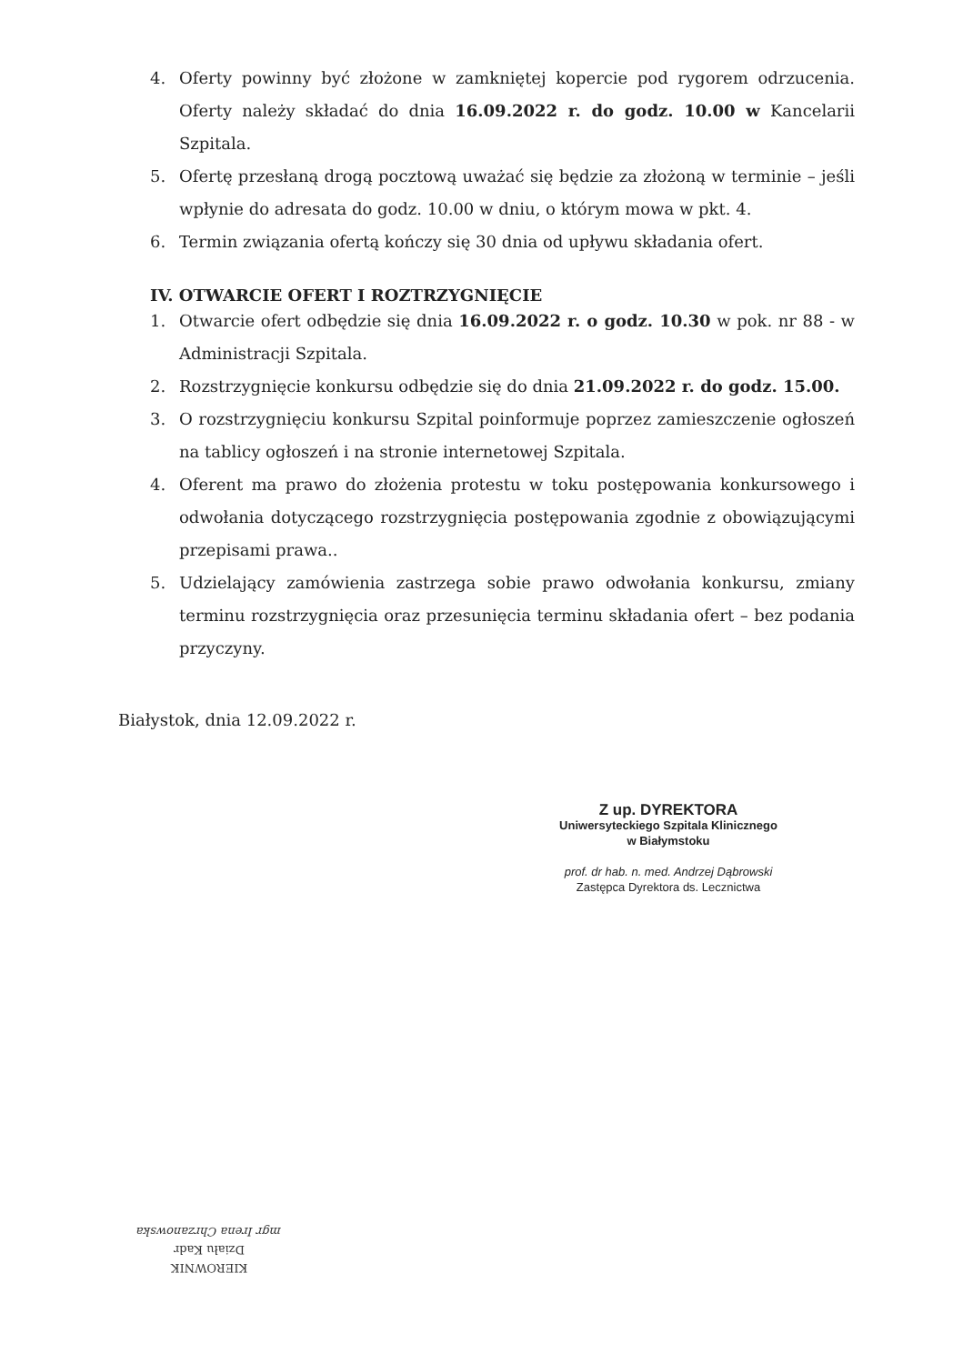4. Oferty powinny być złożone w zamkniętej kopercie pod rygorem odrzucenia. Oferty należy składać do dnia 16.09.2022 r. do godz. 10.00 w Kancelarii Szpitala.
5. Ofertę przesłaną drogą pocztową uważać się będzie za złożoną w terminie – jeśli wpłynie do adresata do godz. 10.00 w dniu, o którym mowa w pkt. 4.
6. Termin związania ofertą kończy się 30 dnia od upływu składania ofert.
IV. OTWARCIE OFERT I ROZTRZYGNIĘCIE
1. Otwarcie ofert odbędzie się dnia 16.09.2022 r. o godz. 10.30 w pok. nr 88 - w Administracji Szpitala.
2. Rozstrzygnięcie konkursu odbędzie się do dnia 21.09.2022 r. do godz. 15.00.
3. O rozstrzygnięciu konkursu Szpital poinformuje poprzez zamieszczenie ogłoszeń na tablicy ogłoszeń i na stronie internetowej Szpitala.
4. Oferent ma prawo do złożenia protestu w toku postępowania konkursowego i odwołania dotyczącego rozstrzygnięcia postępowania zgodnie z obowiązującymi przepisami prawa..
5. Udzielający zamówienia zastrzega sobie prawo odwołania konkursu, zmiany terminu rozstrzygnięcia oraz przesunięcia terminu składania ofert – bez podania przyczyny.
Białystok, dnia 12.09.2022 r.
Z up. DYREKTORA
Uniwersyteckiego Szpitala Klinicznego
w Białymstoku
prof. dr hab. n. med. Andrzej Dąbrowski
Zastępca Dyrektora ds. Lecznictwa
KIEROWNIK
Działu Kadr
mgr Irena Chrzanowska